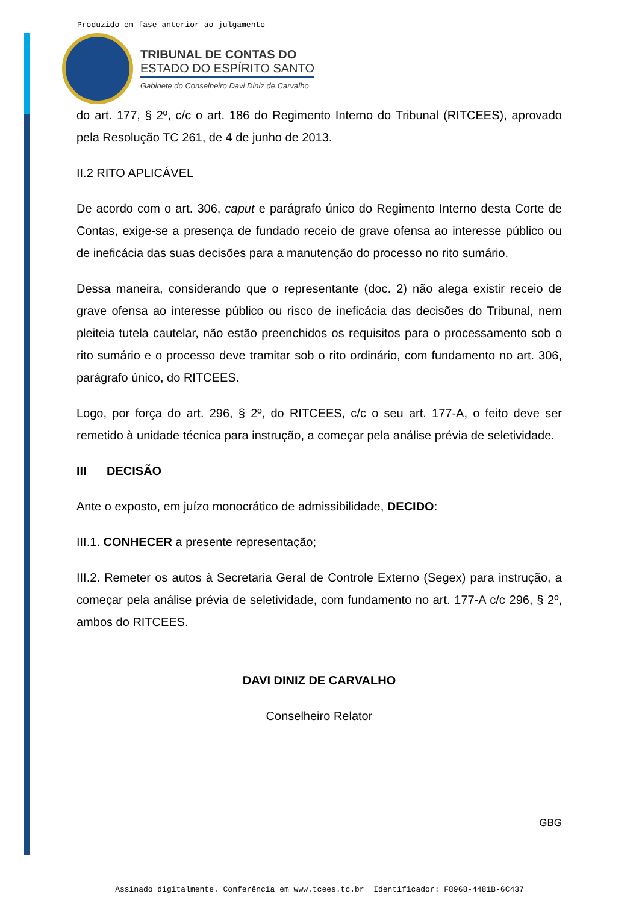Produzido em fase anterior ao julgamento
TRIBUNAL DE CONTAS DO
ESTADO DO ESPÍRITO SANTO
Gabinete do Conselheiro Davi Diniz de Carvalho
do art. 177, § 2º, c/c o art. 186 do Regimento Interno do Tribunal (RITCEES), aprovado pela Resolução TC 261, de 4 de junho de 2013.
II.2 RITO APLICÁVEL
De acordo com o art. 306, caput e parágrafo único do Regimento Interno desta Corte de Contas, exige-se a presença de fundado receio de grave ofensa ao interesse público ou de ineficácia das suas decisões para a manutenção do processo no rito sumário.
Dessa maneira, considerando que o representante (doc. 2) não alega existir receio de grave ofensa ao interesse público ou risco de ineficácia das decisões do Tribunal, nem pleiteia tutela cautelar, não estão preenchidos os requisitos para o processamento sob o rito sumário e o processo deve tramitar sob o rito ordinário, com fundamento no art. 306, parágrafo único, do RITCEES.
Logo, por força do art. 296, § 2º, do RITCEES, c/c o seu art. 177-A, o feito deve ser remetido à unidade técnica para instrução, a começar pela análise prévia de seletividade.
III DECISÃO
Ante o exposto, em juízo monocrático de admissibilidade, DECIDO:
III.1. CONHECER a presente representação;
III.2. Remeter os autos à Secretaria Geral de Controle Externo (Segex) para instrução, a começar pela análise prévia de seletividade, com fundamento no art. 177-A c/c 296, § 2º, ambos do RITCEES.
DAVI DINIZ DE CARVALHO
Conselheiro Relator
GBG
Assinado digitalmente. Conferência em www.tcees.tc.br Identificador: F8968-4481B-6C437